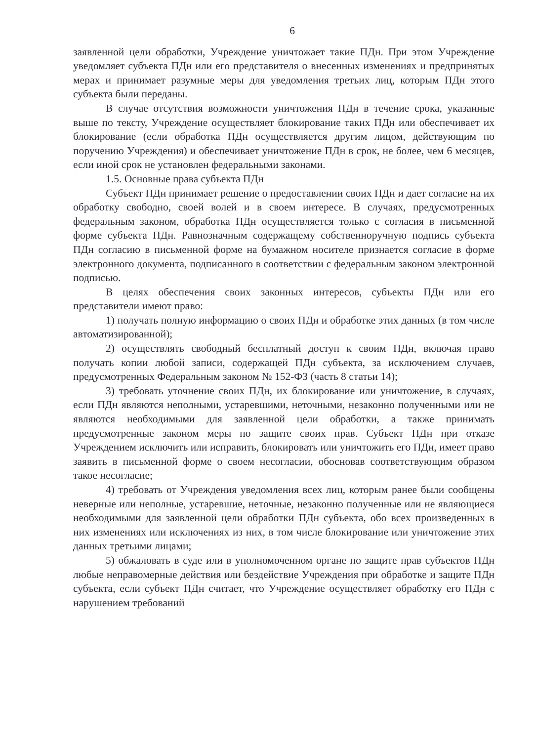6
заявленной цели обработки, Учреждение уничтожает такие ПДн. При этом Учреждение уведомляет субъекта ПДн или его представителя о внесенных изменениях и предпринятых мерах и принимает разумные меры для уведомления третьих лиц, которым ПДн этого субъекта были переданы.
В случае отсутствия возможности уничтожения ПДн в течение срока, указанные выше по тексту, Учреждение осуществляет блокирование таких ПДн или обеспечивает их блокирование (если обработка ПДн осуществляется другим лицом, действующим по поручению Учреждения) и обеспечивает уничтожение ПДн в срок, не более, чем 6 месяцев, если иной срок не установлен федеральными законами.
1.5. Основные права субъекта ПДн
Субъект ПДн принимает решение о предоставлении своих ПДн и дает согласие на их обработку свободно, своей волей и в своем интересе. В случаях, предусмотренных федеральным законом, обработка ПДн осуществляется только с согласия в письменной форме субъекта ПДн. Равнозначным содержащему собственноручную подпись субъекта ПДн согласию в письменной форме на бумажном носителе признается согласие в форме электронного документа, подписанного в соответствии с федеральным законом электронной подписью.
В целях обеспечения своих законных интересов, субъекты ПДн или его представители имеют право:
1) получать полную информацию о своих ПДн и обработке этих данных (в том числе автоматизированной);
2) осуществлять свободный бесплатный доступ к своим ПДн, включая право получать копии любой записи, содержащей ПДн субъекта, за исключением случаев, предусмотренных Федеральным законом № 152-ФЗ (часть 8 статьи 14);
3) требовать уточнение своих ПДн, их блокирование или уничтожение, в случаях, если ПДн являются неполными, устаревшими, неточными, незаконно полученными или не являются необходимыми для заявленной цели обработки, а также принимать предусмотренные законом меры по защите своих прав. Субъект ПДн при отказе Учреждением исключить или исправить, блокировать или уничтожить его ПДн, имеет право заявить в письменной форме о своем несогласии, обосновав соответствующим образом такое несогласие;
4) требовать от Учреждения уведомления всех лиц, которым ранее были сообщены неверные или неполные, устаревшие, неточные, незаконно полученные или не являющиеся необходимыми для заявленной цели обработки ПДн субъекта, обо всех произведенных в них изменениях или исключениях из них, в том числе блокирование или уничтожение этих данных третьими лицами;
5) обжаловать в суде или в уполномоченном органе по защите прав субъектов ПДн любые неправомерные действия или бездействие Учреждения при обработке и защите ПДн субъекта, если субъект ПДн считает, что Учреждение осуществляет обработку его ПДн с нарушением требований